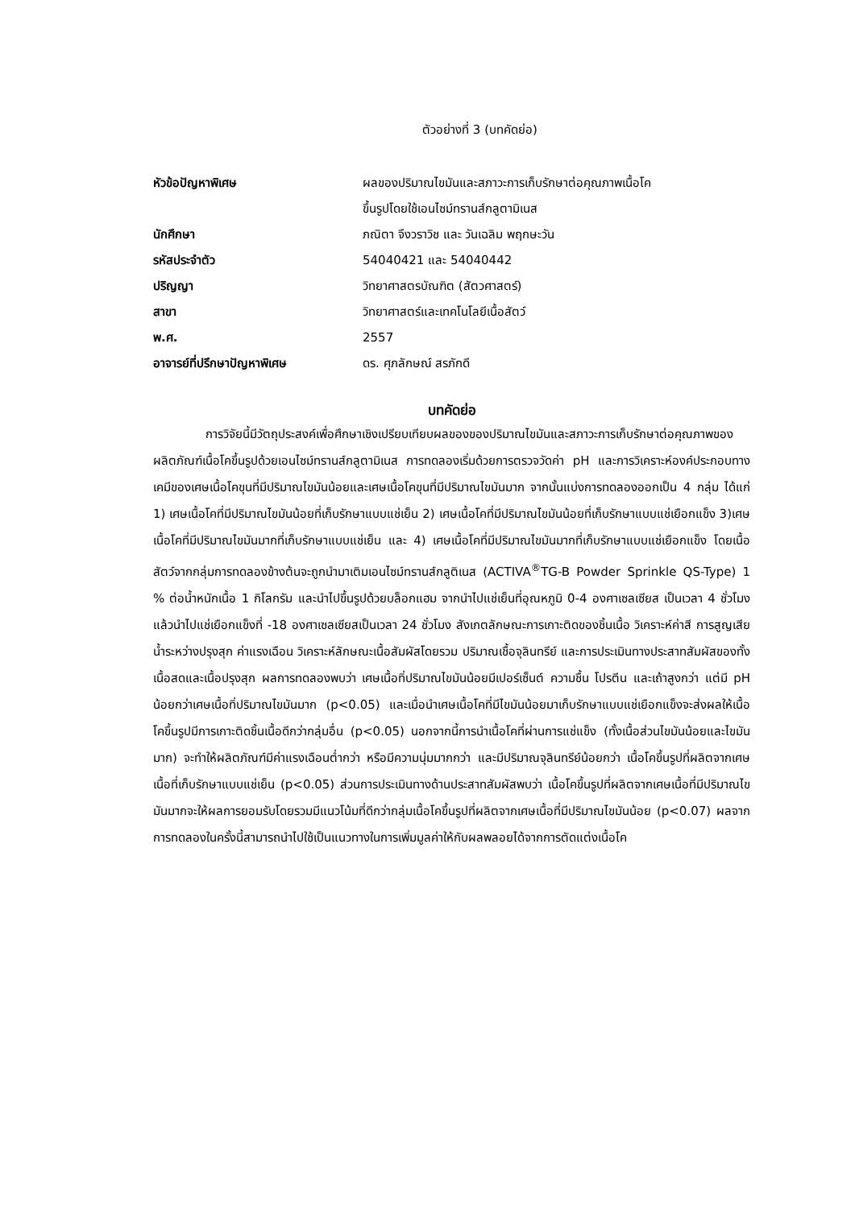ตัวอย่างที่ 3 (บทคัดย่อ)
| หัวข้อปัญหาพิเศษ | ผลของปริมาณไขมันและสภาวะการเก็บรักษาต่อคุณภาพเนื้อโค ขึ้นรูปโดยใช้เอนไซม์ทรานส์กลูตามิเนส |
| นักศึกษา | ภณิตา จึงวราวิช และ วันเฉลิม พฤกษะวัน |
| รหัสประจำตัว | 54040421 และ 54040442 |
| ปริญญา | วิทยาศาสตรบัณฑิต (สัตวศาสตร์) |
| สาขา | วิทยาศาสตร์และเทคโนโลยีเนื้อสัตว์ |
| พ.ศ. | 2557 |
| อาจารย์ที่ปรึกษาปัญหาพิเศษ | ดร. ศุภลักษณ์ สรภักดี |
บทคัดย่อ
การวิจัยนี้มีวัตถุประสงค์เพื่อศึกษาเชิงเปรียบเทียบผลของของปริมาณไขมันและสภาวะการเก็บรักษาต่อคุณภาพของผลิตภัณฑ์เนื้อโคขึ้นรูปด้วยเอนไซม์ทรานส์กลูตามิเนส การทดลองเริ่มด้วยการตรวจวัดค่า pH และการวิเคราะห์องค์ประกอบทางเคมีของเศษเนื้อโคขุนที่มีปริมาณไขมันน้อยและเศษเนื้อโคขุนที่มีปริมาณไขมันมาก จากนั้นแบ่งการทดลองออกเป็น 4 กลุ่ม ได้แก่ 1) เศษเนื้อโคที่มีปริมาณไขมันน้อยที่เก็บรักษาแบบแช่เย็น 2) เศษเนื้อโคที่มีปริมาณไขมันน้อยที่เก็บรักษาแบบแช่เยือกแข็ง 3)เศษเนื้อโคที่มีปริมาณไขมันมากที่เก็บรักษาแบบแช่เย็น และ 4) เศษเนื้อโคที่มีปริมาณไขมันมากที่เก็บรักษาแบบแช่เยือกแข็ง โดยเนื้อสัตว์จากกลุ่มการทดลองข้างต้นจะถูกนำมาเติมเอนไซม์ทรานส์กลูติเนส (ACTIVA<sup>®</sup>TG-B Powder Sprinkle QS-Type) 1 % ต่อน้ำหนักเนื้อ 1 กิโลกรัม และนำไปขึ้นรูปด้วยบล็อกแฮม จากนำไปแช่เย็นที่อุณหภูมิ 0-4 องศาเซลเซียส เป็นเวลา 4 ชั่วโมง แล้วนำไปแช่เยือกแข็งที่ -18 องศาเซลเซียสเป็นเวลา 24 ชั่วโมง สังเกตลักษณะการเกาะติดของชิ้นเนื้อ วิเคราะห์ค่าสี การสูญเสียน้ำระหว่างปรุงสุก ค่าแรงเฉือน วิเคราะห์ลักษณะเนื้อสัมผัสโดยรวม ปริมาณเชื้อจุลินทรีย์ และการประเมินทางประสาทสัมผัสของทั้งเนื้อสดและเนื้อปรุงสุก ผลการทดลองพบว่า เศษเนื้อทิ่ปริมาณไขมันน้อยมีเปอร์เซ็นต์ ความชื้น โปรตีน และเถ้าสูงกว่า แต่มี pH น้อยกว่าเศษเนื้อทิ่ปริมาณไขมันมาก (p<0.05) และเมื่อนำเศษเนื้อโคที่มีไขมันน้อยมาเก็บรักษาแบบแช่เยือกแข็งจะส่งผลให้เนื้อโคขึ้นรูปมีการเกาะติดชิ้นเนื้อดีกว่ากลุ่มอื่น (p<0.05) นอกจากนี้การนำเนื้อโคที่ผ่านการแช่แข็ง (ทั้งเนื้อส่วนไขมันน้อยและไขมันมาก) จะทำให้ผลิตภัณฑ์มีค่าแรงเฉือนต่ำกว่า หรือมีความนุ่มมากกว่า และมีปริมาณจุลินทรีย์น้อยกว่า เนื้อโคขึ้นรูปที่ผลิตจากเศษเนื้อที่เก็บรักษาแบบแช่เย็น (p<0.05) ส่วนการประเมินทางด้านประสาทสัมผัสพบว่า เนื้อโคขึ้นรูปที่ผลิตจากเศษเนื้อที่มีปริมาณไขมันมากจะให้ผลการยอมรับโดยรวมมีแนวโน้มที่ดีกว่ากลุ่มเนื้อโคขึ้นรูปที่ผลิตจากเศษเนื้อที่มีปริมาณไขมันน้อย (p<0.07) ผลจากการทดลองในครั้งนี้สามารถนำไปใช้เป็นแนวทางในการเพิ่มมูลค่าให้กับผลพลอยได้จากการตัดแต่งเนื้อโค